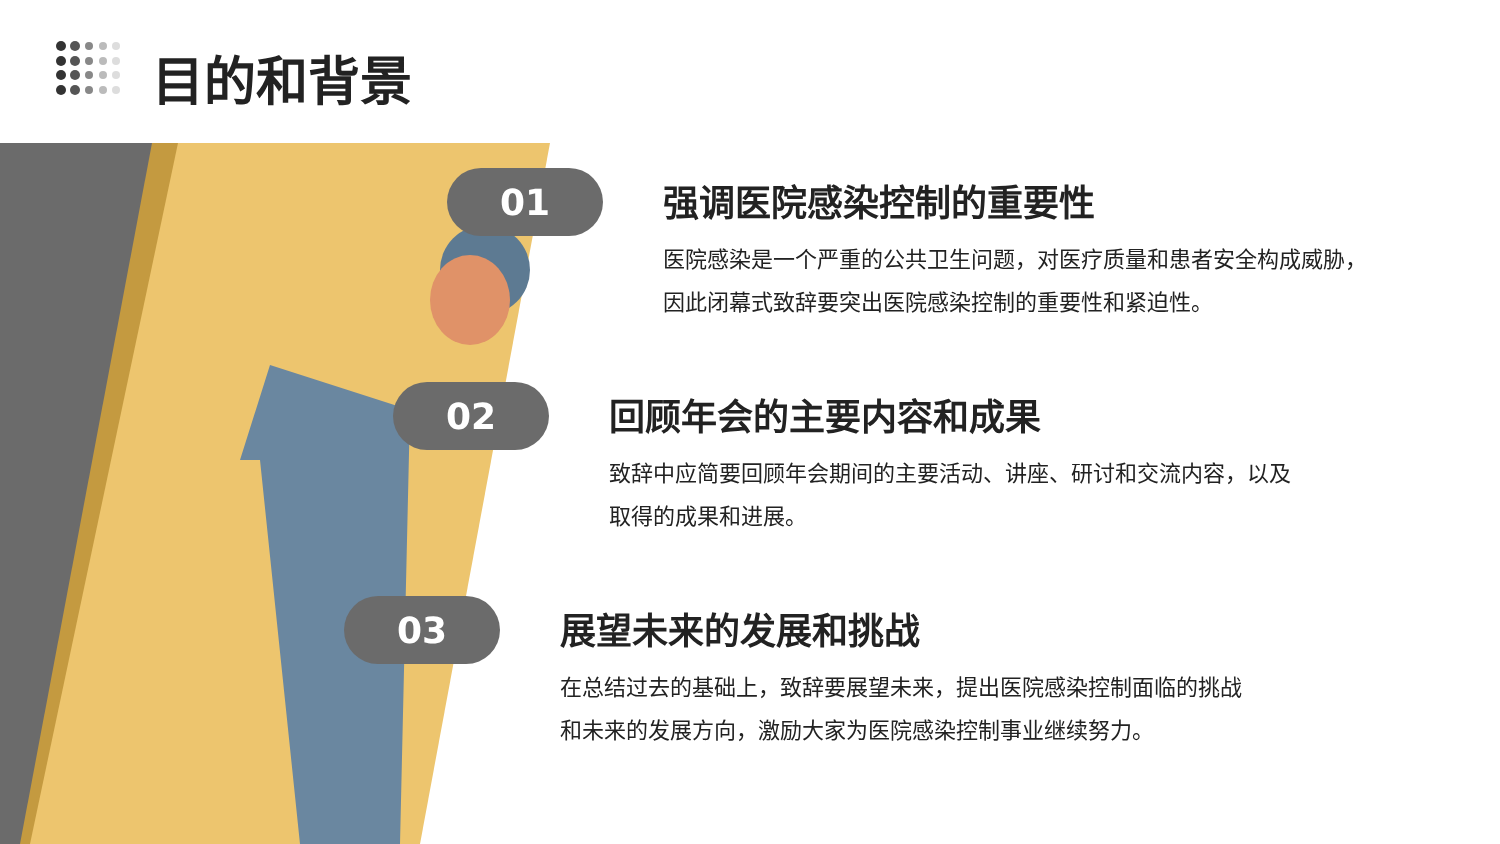目的和背景
01
强调医院感染控制的重要性
医院感染是一个严重的公共卫生问题，对医疗质量和患者安全构成威胁，
因此闭幕式致辞要突出医院感染控制的重要性和紧迫性。
02
回顾年会的主要内容和成果
致辞中应简要回顾年会期间的主要活动、讲座、研讨和交流内容，以及
取得的成果和进展。
03
展望未来的发展和挑战
在总结过去的基础上，致辞要展望未来，提出医院感染控制面临的挑战
和未来的发展方向，激励大家为医院感染控制事业继续努力。